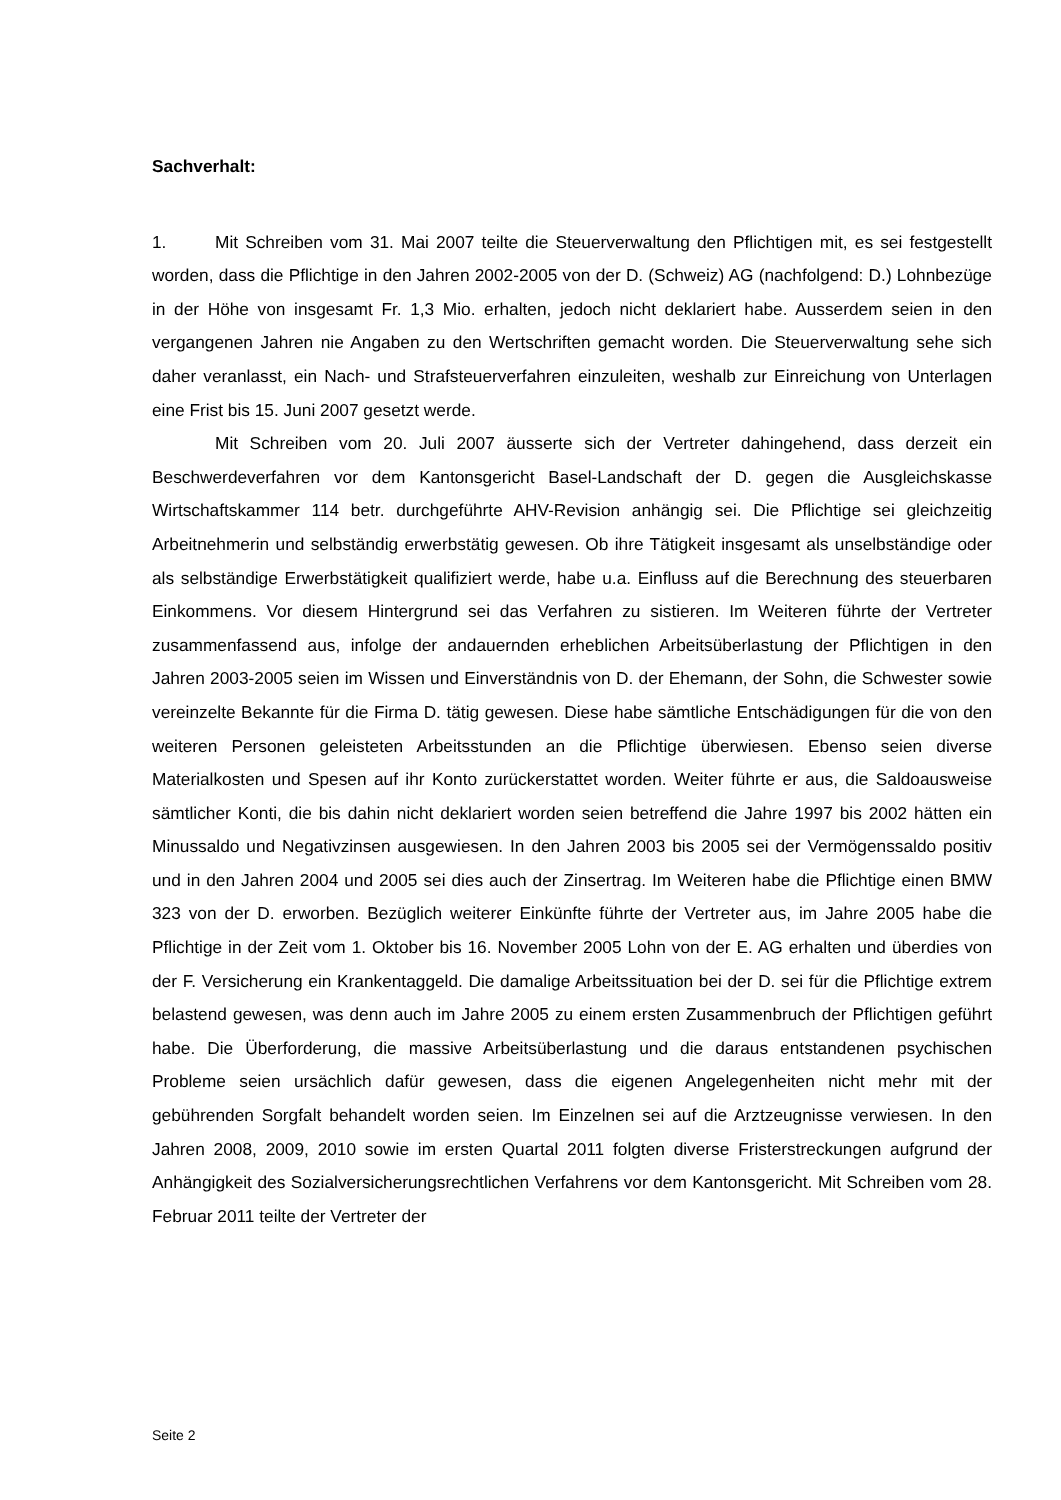Sachverhalt:
1. Mit Schreiben vom 31. Mai 2007 teilte die Steuerverwaltung den Pflichtigen mit, es sei festgestellt worden, dass die Pflichtige in den Jahren 2002-2005 von der D. (Schweiz) AG (nachfolgend: D.) Lohnbezüge in der Höhe von insgesamt Fr. 1,3 Mio. erhalten, jedoch nicht deklariert habe. Ausserdem seien in den vergangenen Jahren nie Angaben zu den Wertschriften gemacht worden. Die Steuerverwaltung sehe sich daher veranlasst, ein Nach- und Strafsteuerverfahren einzuleiten, weshalb zur Einreichung von Unterlagen eine Frist bis 15. Juni 2007 gesetzt werde.
Mit Schreiben vom 20. Juli 2007 äusserte sich der Vertreter dahingehend, dass derzeit ein Beschwerdeverfahren vor dem Kantonsgericht Basel-Landschaft der D. gegen die Ausgleichskasse Wirtschaftskammer 114 betr. durchgeführte AHV-Revision anhängig sei. Die Pflichtige sei gleichzeitig Arbeitnehmerin und selbständig erwerbstätig gewesen. Ob ihre Tätigkeit insgesamt als unselbständige oder als selbständige Erwerbstätigkeit qualifiziert werde, habe u.a. Einfluss auf die Berechnung des steuerbaren Einkommens. Vor diesem Hintergrund sei das Verfahren zu sistieren. Im Weiteren führte der Vertreter zusammenfassend aus, infolge der andauernden erheblichen Arbeitsüberlastung der Pflichtigen in den Jahren 2003-2005 seien im Wissen und Einverständnis von D. der Ehemann, der Sohn, die Schwester sowie vereinzelte Bekannte für die Firma D. tätig gewesen. Diese habe sämtliche Entschädigungen für die von den weiteren Personen geleisteten Arbeitsstunden an die Pflichtige überwiesen. Ebenso seien diverse Materialkosten und Spesen auf ihr Konto zurückerstattet worden. Weiter führte er aus, die Saldoausweise sämtlicher Konti, die bis dahin nicht deklariert worden seien betreffend die Jahre 1997 bis 2002 hätten ein Minussaldo und Negativzinsen ausgewiesen. In den Jahren 2003 bis 2005 sei der Vermögenssaldo positiv und in den Jahren 2004 und 2005 sei dies auch der Zinsertrag. Im Weiteren habe die Pflichtige einen BMW 323 von der D. erworben. Bezüglich weiterer Einkünfte führte der Vertreter aus, im Jahre 2005 habe die Pflichtige in der Zeit vom 1. Oktober bis 16. November 2005 Lohn von der E. AG erhalten und überdies von der F. Versicherung ein Krankentaggeld. Die damalige Arbeitssituation bei der D. sei für die Pflichtige extrem belastend gewesen, was denn auch im Jahre 2005 zu einem ersten Zusammenbruch der Pflichtigen geführt habe. Die Überforderung, die massive Arbeitsüberlastung und die daraus entstandenen psychischen Probleme seien ursächlich dafür gewesen, dass die eigenen Angelegenheiten nicht mehr mit der gebührenden Sorgfalt behandelt worden seien. Im Einzelnen sei auf die Arztzeugnisse verwiesen. In den Jahren 2008, 2009, 2010 sowie im ersten Quartal 2011 folgten diverse Fristerstreckungen aufgrund der Anhängigkeit des Sozialversicherungsrechtlichen Verfahrens vor dem Kantonsgericht. Mit Schreiben vom 28. Februar 2011 teilte der Vertreter der
Seite 2